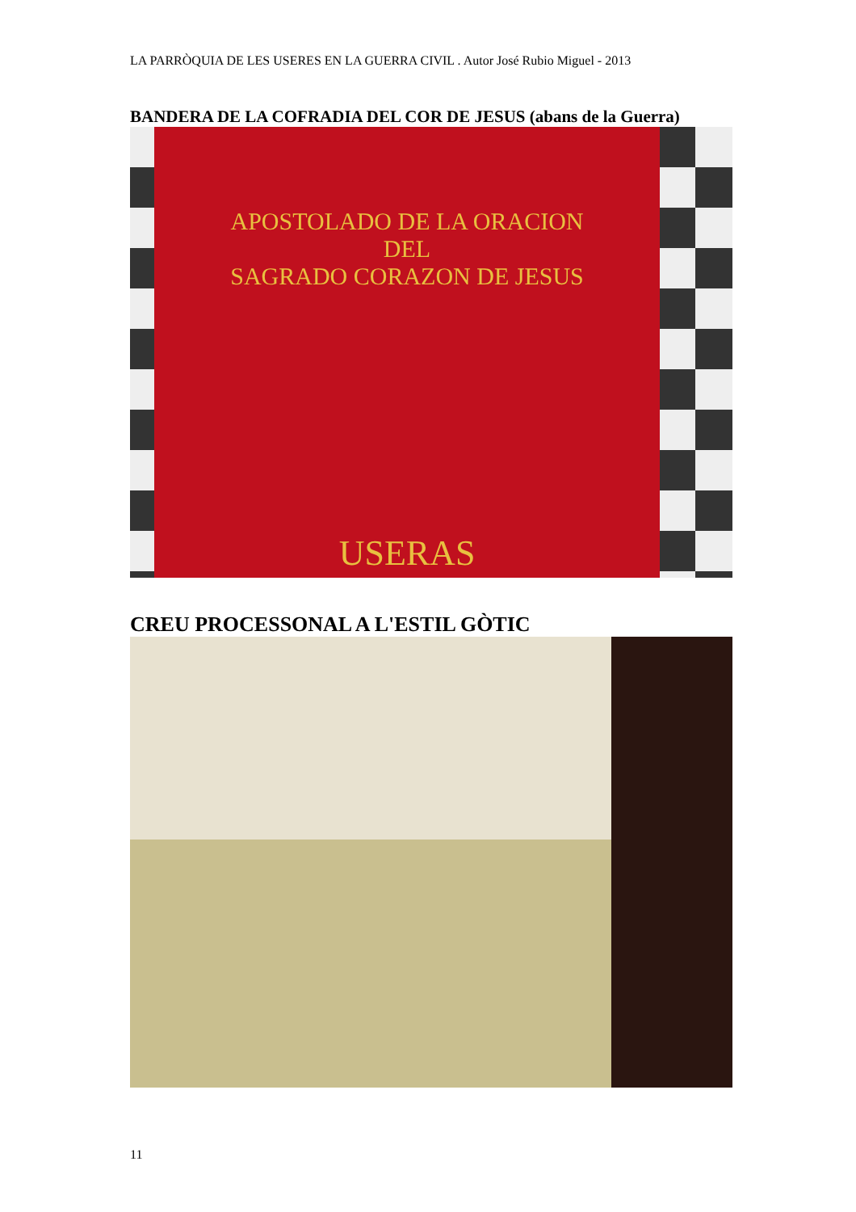LA PARRÒQUIA DE LES USERES EN LA GUERRA CIVIL . Autor José Rubio Miguel - 2013
BANDERA DE LA COFRADIA DEL COR DE JESUS (abans de la Guerra)
APOSTOLADO DE LA ORACION
DEL
SAGRADO CORAZON DE JESUS
USERAS
CREU PROCESSONAL A L'ESTIL GÒTIC
11